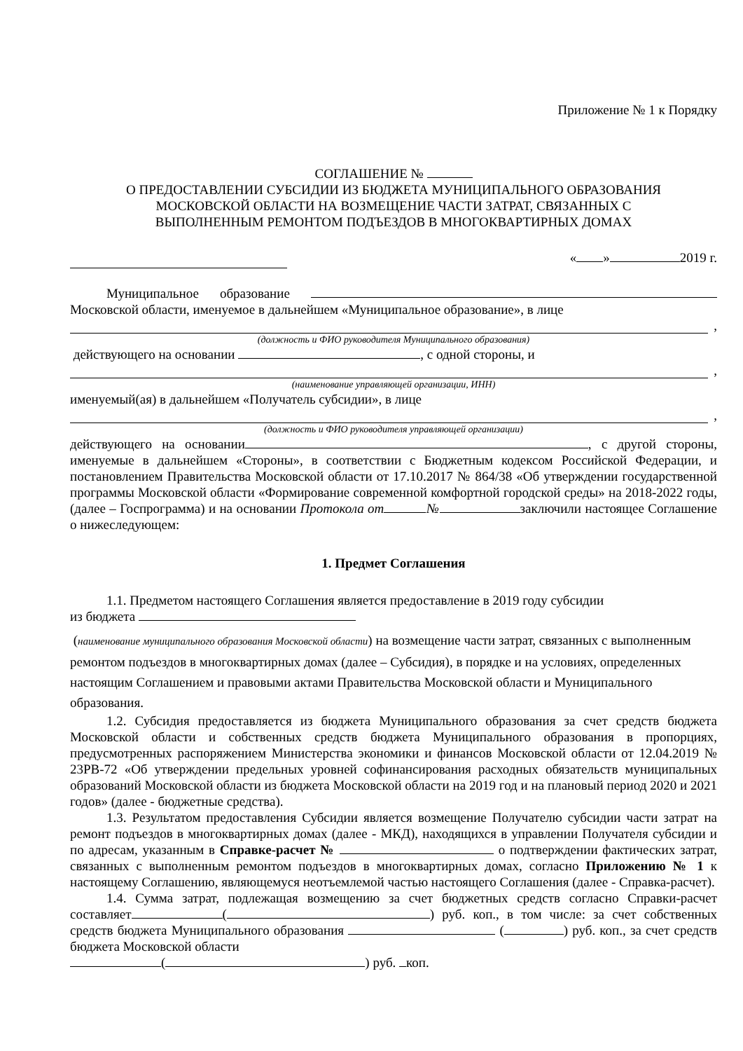Приложение № 1 к Порядку
СОГЛАШЕНИЕ №
О ПРЕДОСТАВЛЕНИИ СУБСИДИИ ИЗ БЮДЖЕТА МУНИЦИПАЛЬНОГО ОБРАЗОВАНИЯ
МОСКОВСКОЙ ОБЛАСТИ НА ВОЗМЕЩЕНИЕ ЧАСТИ ЗАТРАТ, СВЯЗАННЫХ С
ВЫПОЛНЕННЫМ РЕМОНТОМ ПОДЪЕЗДОВ В МНОГОКВАРТИРНЫХ ДОМАХ
« » 2019 г.
Муниципальное образование Московской области, именуемое в дальнейшем «Муниципальное образование», в лице
,
(должность и ФИО руководителя Муниципального образования)
действующего на основании , с одной стороны, и
,
(наименование управляющей организации, ИНН)
именуемый(ая) в дальнейшем «Получатель субсидии», в лице
,
(должность и ФИО руководителя управляющей организации)
действующего на основании , с другой стороны, именуемые в дальнейшем «Стороны», в соответствии с Бюджетным кодексом Российской Федерации, и постановлением Правительства Московской области от 17.10.2017 № 864/38 «Об утверждении государственной программы Московской области «Формирование современной комфортной городской среды» на 2018-2022 годы, (далее – Госпрограмма) и на основании Протокола от № заключили настоящее Соглашение о нижеследующем:
1. Предмет Соглашения
1.1. Предметом настоящего Соглашения является предоставление в 2019 году субсидии
из бюджета
(наименование муниципального образования Московской области) на возмещение части затрат, связанных с выполненным ремонтом подъездов в многоквартирных домах (далее – Субсидия), в порядке и на условиях, определенных настоящим Соглашением и правовыми актами Правительства Московской области и Муниципального образования.
1.2. Субсидия предоставляется из бюджета Муниципального образования за счет средств бюджета Московской области и собственных средств бюджета Муниципального образования в пропорциях, предусмотренных распоряжением Министерства экономики и финансов Московской области от 12.04.2019 № 23РВ-72 «Об утверждении предельных уровней софинансирования расходных обязательств муниципальных образований Московской области из бюджета Московской области на 2019 год и на плановый период 2020 и 2021 годов» (далее - бюджетные средства).
1.3. Результатом предоставления Субсидии является возмещение Получателю субсидии части затрат на ремонт подъездов в многоквартирных домах (далее - МКД), находящихся в управлении Получателя субсидии и по адресам, указанным в Справке-расчет № о подтверждении фактических затрат, связанных с выполненным ремонтом подъездов в многоквартирных домах, согласно Приложению № 1 к настоящему Соглашению, являющемуся неотъемлемой частью настоящего Соглашения (далее - Справка-расчет).
1.4. Сумма затрат, подлежащая возмещению за счет бюджетных средств согласно Справки-расчет составляет ( ) руб. коп., в том числе: за счет собственных средств бюджета Муниципального образования ( ) руб. коп., за счет средств бюджета Московской области
( ) руб. коп.